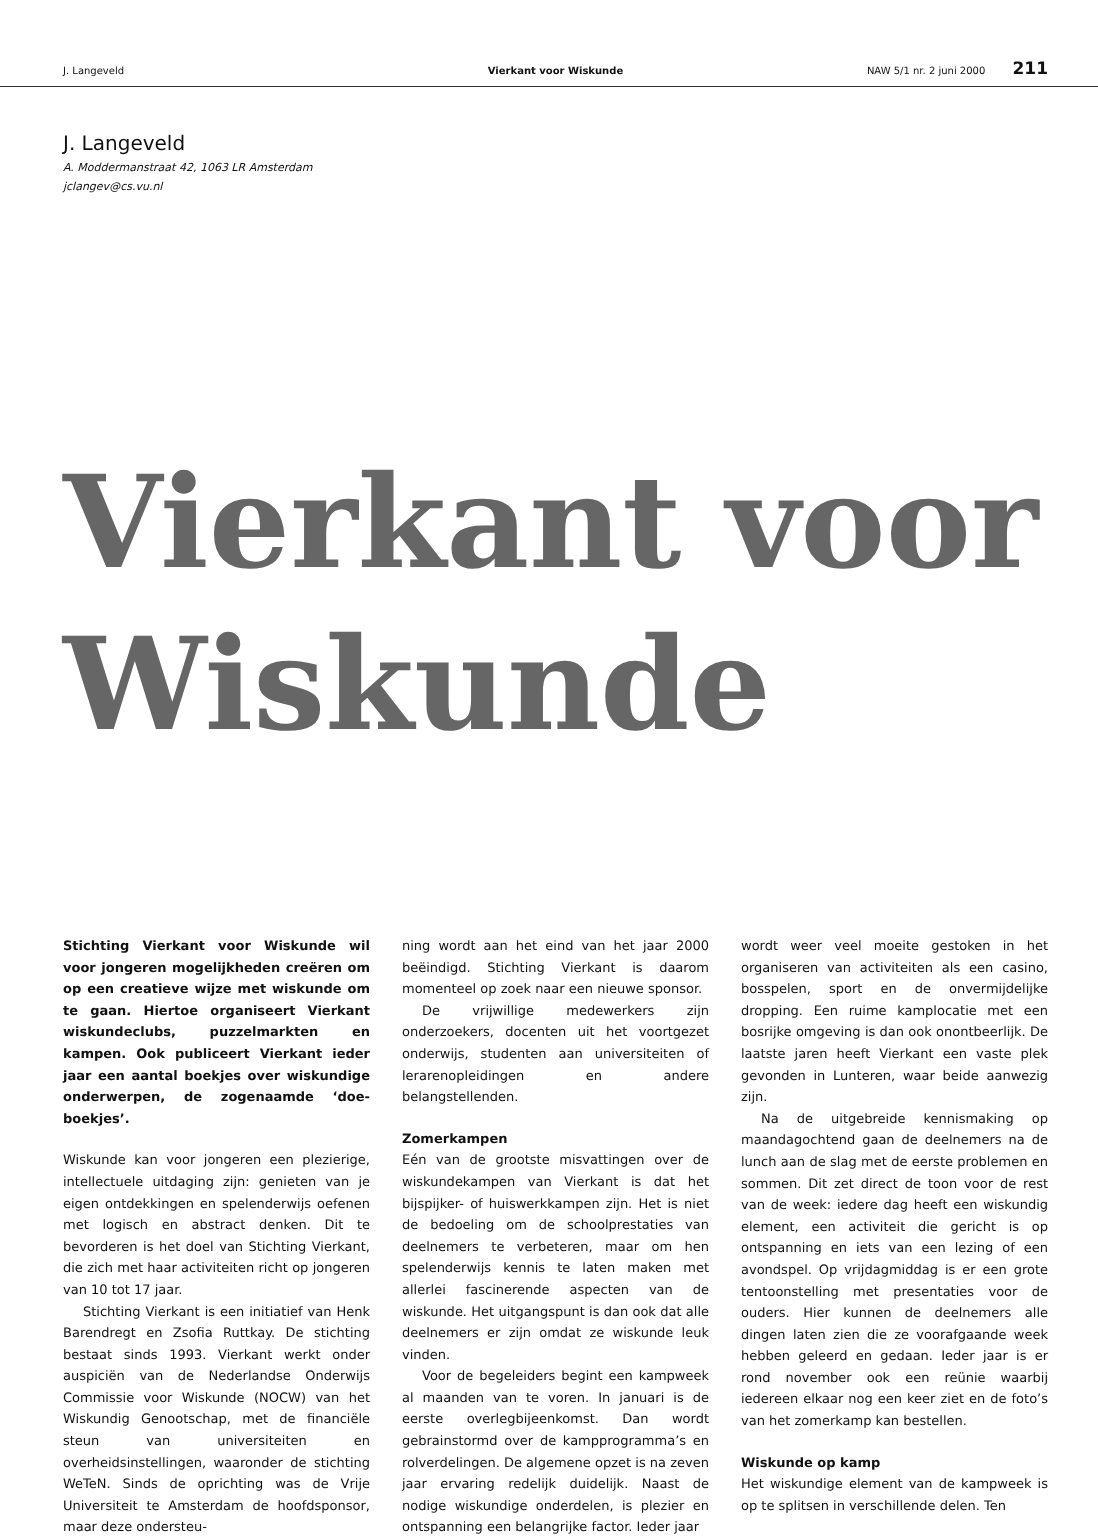J. Langeveld Vierkant voor Wiskunde NAW 5/1 nr. 2 juni 2000 211
J. Langeveld
A. Moddermanstraat 42, 1063 LR Amsterdam
jclangev@cs.vu.nl
Vierkant voor
Wiskunde
Stichting Vierkant voor Wiskunde wil voor jongeren mogelijkheden creëren om op een creatieve wijze met wiskunde om te gaan. Hiertoe organiseert Vierkant wiskundeclubs, puzzelmarkten en kampen. Ook publiceert Vierkant ieder jaar een aantal boekjes over wiskundige onderwerpen, de zogenaamde ‘doe-boekjes’.
Wiskunde kan voor jongeren een plezierige, intellectuele uitdaging zijn: genieten van je eigen ontdekkingen en spelenderwijs oefenen met logisch en abstract denken. Dit te bevorderen is het doel van Stichting Vierkant, die zich met haar activiteiten richt op jongeren van 10 tot 17 jaar.
Stichting Vierkant is een initiatief van Henk Barendregt en Zsofia Ruttkay. De stichting bestaat sinds 1993. Vierkant werkt onder auspiciën van de Nederlandse Onderwijs Commissie voor Wiskunde (NOCW) van het Wiskundig Genootschap, met de financiële steun van universiteiten en overheidsinstellingen, waaronder de stichting WeTeN. Sinds de oprichting was de Vrije Universiteit te Amsterdam de hoofdsponsor, maar deze ondersteu-
ning wordt aan het eind van het jaar 2000 beëindigd. Stichting Vierkant is daarom momenteel op zoek naar een nieuwe sponsor.
De vrijwillige medewerkers zijn onderzoekers, docenten uit het voortgezet onderwijs, studenten aan universiteiten of lerarenopleidingen en andere belangstellenden.
Zomerkampen
Eén van de grootste misvattingen over de wiskundekampen van Vierkant is dat het bijspijker- of huiswerkkampen zijn. Het is niet de bedoeling om de schoolprestaties van deelnemers te verbeteren, maar om hen spelenderwijs kennis te laten maken met allerlei fascinerende aspecten van de wiskunde. Het uitgangspunt is dan ook dat alle deelnemers er zijn omdat ze wiskunde leuk vinden.
Voor de begeleiders begint een kampweek al maanden van te voren. In januari is de eerste overlegbijeenkomst. Dan wordt gebrainstormd over de kampprogramma’s en rolverdelingen. De algemene opzet is na zeven jaar ervaring redelijk duidelijk. Naast de nodige wiskundige onderdelen, is plezier en ontspanning een belangrijke factor. Ieder jaar
wordt weer veel moeite gestoken in het organiseren van activiteiten als een casino, bosspelen, sport en de onvermijdelijke dropping. Een ruime kamplocatie met een bosrijke omgeving is dan ook onontbeerlijk. De laatste jaren heeft Vierkant een vaste plek gevonden in Lunteren, waar beide aanwezig zijn.
Na de uitgebreide kennismaking op maandagochtend gaan de deelnemers na de lunch aan de slag met de eerste problemen en sommen. Dit zet direct de toon voor de rest van de week: iedere dag heeft een wiskundig element, een activiteit die gericht is op ontspanning en iets van een lezing of een avondspel. Op vrijdagmiddag is er een grote tentoonstelling met presentaties voor de ouders. Hier kunnen de deelnemers alle dingen laten zien die ze voorafgaande week hebben geleerd en gedaan. Ieder jaar is er rond november ook een reünie waarbij iedereen elkaar nog een keer ziet en de foto’s van het zomerkamp kan bestellen.
Wiskunde op kamp
Het wiskundige element van de kampweek is op te splitsen in verschillende delen. Ten